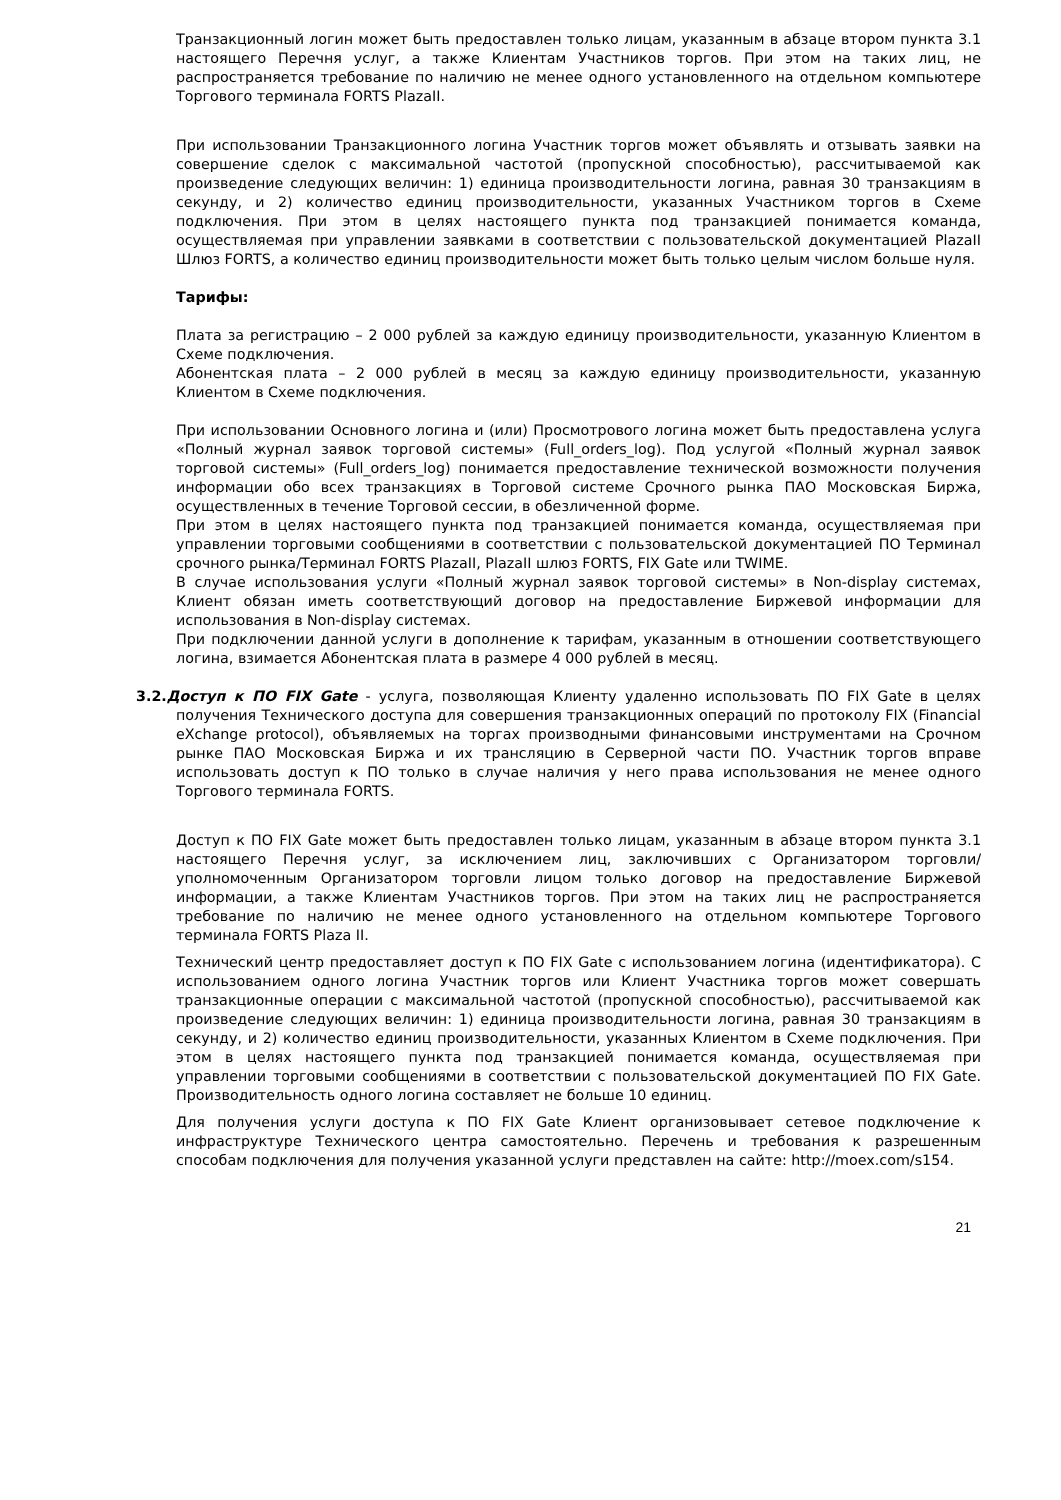Транзакционный логин может быть предоставлен только лицам, указанным в абзаце втором пункта 3.1 настоящего Перечня услуг, а также Клиентам Участников торгов. При этом на таких лиц, не распространяется требование по наличию не менее одного установленного на отдельном компьютере Торгового терминала FORTS PlazaII.
При использовании Транзакционного логина Участник торгов может объявлять и отзывать заявки на совершение сделок с максимальной частотой (пропускной способностью), рассчитываемой как произведение следующих величин: 1) единица производительности логина, равная 30 транзакциям в секунду, и 2) количество единиц производительности, указанных Участником торгов в Схеме подключения. При этом в целях настоящего пункта под транзакцией понимается команда, осуществляемая при управлении заявками в соответствии с пользовательской документацией PlazaII Шлюз FORTS, а количество единиц производительности может быть только целым числом больше нуля.
Тарифы:
Плата за регистрацию – 2 000 рублей за каждую единицу производительности, указанную Клиентом в Схеме подключения.
Абонентская плата – 2 000 рублей в месяц за каждую единицу производительности, указанную Клиентом в Схеме подключения.
При использовании Основного логина и (или) Просмотрового логина может быть предоставлена услуга «Полный журнал заявок торговой системы» (Full_orders_log). Под услугой «Полный журнал заявок торговой системы» (Full_orders_log) понимается предоставление технической возможности получения информации обо всех транзакциях в Торговой системе Срочного рынка ПАО Московская Биржа, осуществленных в течение Торговой сессии, в обезличенной форме.
При этом в целях настоящего пункта под транзакцией понимается команда, осуществляемая при управлении торговыми сообщениями в соответствии с пользовательской документацией ПО Терминал срочного рынка/Терминал FORTS PlazaII, PlazaII шлюз FORTS, FIX Gate или TWIME.
В случае использования услуги «Полный журнал заявок торговой системы» в Non-display системах, Клиент обязан иметь соответствующий договор на предоставление Биржевой информации для использования в Non-display системах.
При подключении данной услуги в дополнение к тарифам, указанным в отношении соответствующего логина, взимается Абонентская плата в размере 4 000 рублей в месяц.
3.2.Доступ к ПО FIX Gate - услуга, позволяющая Клиенту удаленно использовать ПО FIX Gate в целях получения Технического доступа для совершения транзакционных операций по протоколу FIX (Financial eXchange protocol), объявляемых на торгах производными финансовыми инструментами на Срочном рынке ПАО Московская Биржа и их трансляцию в Серверной части ПО. Участник торгов вправе использовать доступ к ПО только в случае наличия у него права использования не менее одного Торгового терминала FORTS.
Доступ к ПО FIX Gate может быть предоставлен только лицам, указанным в абзаце втором пункта 3.1 настоящего Перечня услуг, за исключением лиц, заключивших с Организатором торговли/уполномоченным Организатором торговли лицом только договор на предоставление Биржевой информации, а также Клиентам Участников торгов. При этом на таких лиц не распространяется требование по наличию не менее одного установленного на отдельном компьютере Торгового терминала FORTS Plaza II.
Технический центр предоставляет доступ к ПО FIX Gate с использованием логина (идентификатора). С использованием одного логина Участник торгов или Клиент Участника торгов может совершать транзакционные операции с максимальной частотой (пропускной способностью), рассчитываемой как произведение следующих величин: 1) единица производительности логина, равная 30 транзакциям в секунду, и 2) количество единиц производительности, указанных Клиентом в Схеме подключения. При этом в целях настоящего пункта под транзакцией понимается команда, осуществляемая при управлении торговыми сообщениями в соответствии с пользовательской документацией ПО FIX Gate. Производительность одного логина составляет не больше 10 единиц.
Для получения услуги доступа к ПО FIX Gate Клиент организовывает сетевое подключение к инфраструктуре Технического центра самостоятельно. Перечень и требования к разрешенным способам подключения для получения указанной услуги представлен на сайте: http://moex.com/s154.
21